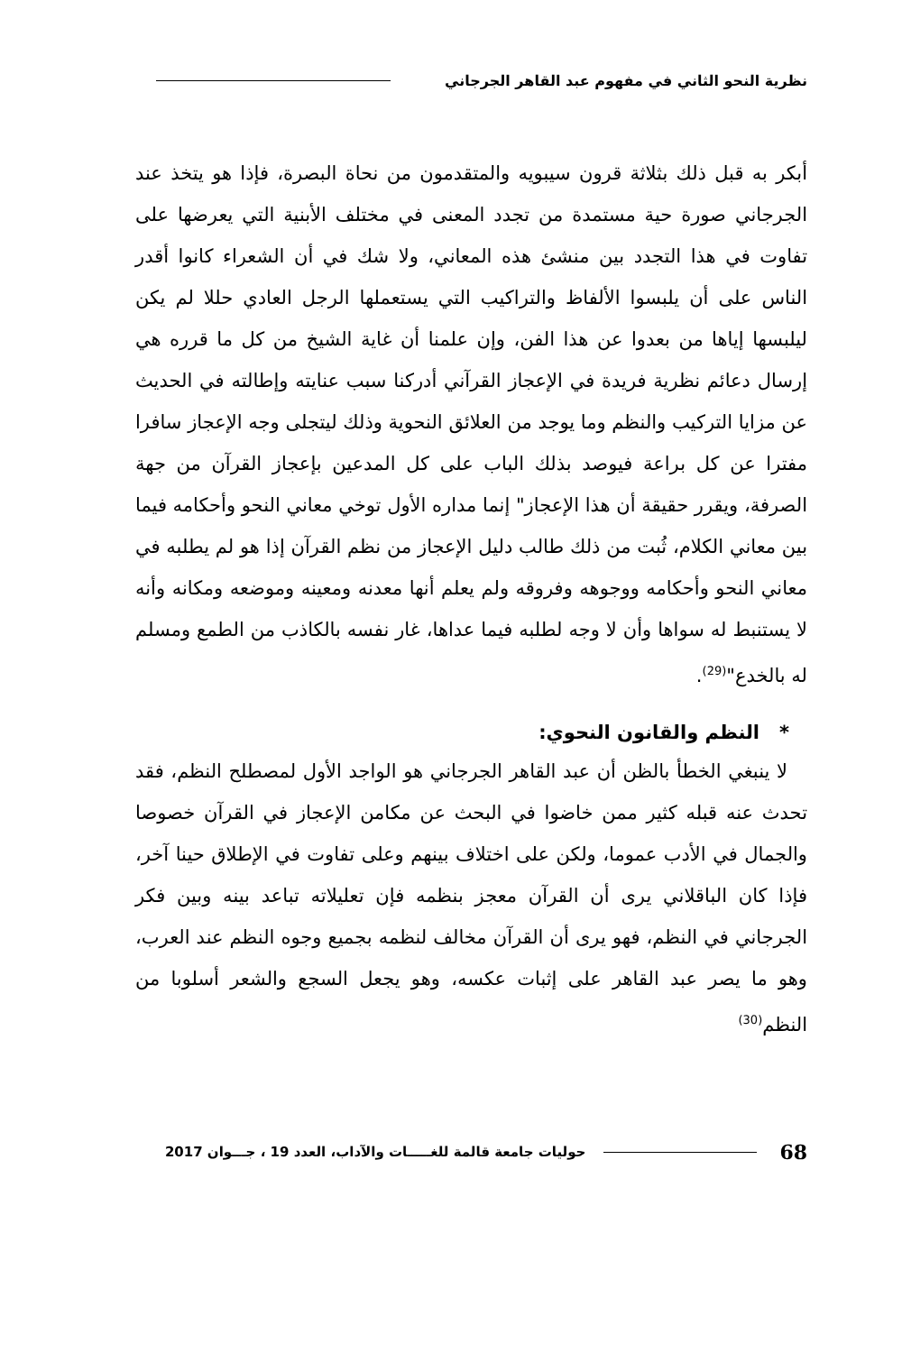نظرية النحو الثاني في مفهوم عبد القاهر الجرجاني
أبكر به قبل ذلك بثلاثة قرون سيبويه والمتقدمون من نحاة البصرة، فإذا هو يتخذ عند الجرجاني صورة حية مستمدة من تجدد المعنى في مختلف الأبنية التي يعرضها على تفاوت في هذا التجدد بين منشئ هذه المعاني، ولا شك في أن الشعراء كانوا أقدر الناس على أن يلبسوا الألفاظ والتراكيب التي يستعملها الرجل العادي حللا لم يكن ليلبسها إياها من بعدوا عن هذا الفن، وإن علمنا أن غاية الشيخ من كل ما قرره هي إرسال دعائم نظرية فريدة في الإعجاز القرآني أدركنا سبب عنايته وإطالته في الحديث عن مزايا التركيب والنظم وما يوجد من العلائق النحوية وذلك ليتجلى وجه الإعجاز سافرا مفترا عن كل براعة فيوصد بذلك الباب على كل المدعين بإعجاز القرآن من جهة الصرفة، ويقرر حقيقة أن هذا الإعجاز" إنما مداره الأول توخي معاني النحو وأحكامه فيما بين معاني الكلام، ثُبت من ذلك طالب دليل الإعجاز من نظم القرآن إذا هو لم يطلبه في معاني النحو وأحكامه ووجوهه وفروقه ولم يعلم أنها معدنه ومعينه وموضعه ومكانه وأنه لا يستنبط له سواها وأن لا وجه لطلبه فيما عداها، غار نفسه بالكاذب من الطمع ومسلم له بالخدع"<sup>(29)</sup>.
* النظم والقانون النحوي:
لا ينبغي الخطأ بالظن أن عبد القاهر الجرجاني هو الواجد الأول لمصطلح النظم، فقد تحدث عنه قبله كثير ممن خاضوا في البحث عن مكامن الإعجاز في القرآن خصوصا والجمال في الأدب عموما، ولكن على اختلاف بينهم وعلى تفاوت في الإطلاق حينا آخر، فإذا كان الباقلاني يرى أن القرآن معجز بنظمه فإن تعليلاته تباعد بينه وبين فكر الجرجاني في النظم، فهو يرى أن القرآن مخالف لنظمه بجميع وجوه النظم عند العرب، وهو ما يصر عبد القاهر على إثبات عكسه، وهو يجعل السجع والشعر أسلوبا من النظم<sup>(30)</sup>
68 حوليات جامعة قالمة للغـــــات والآداب، العدد 19 ، جـــوان 2017